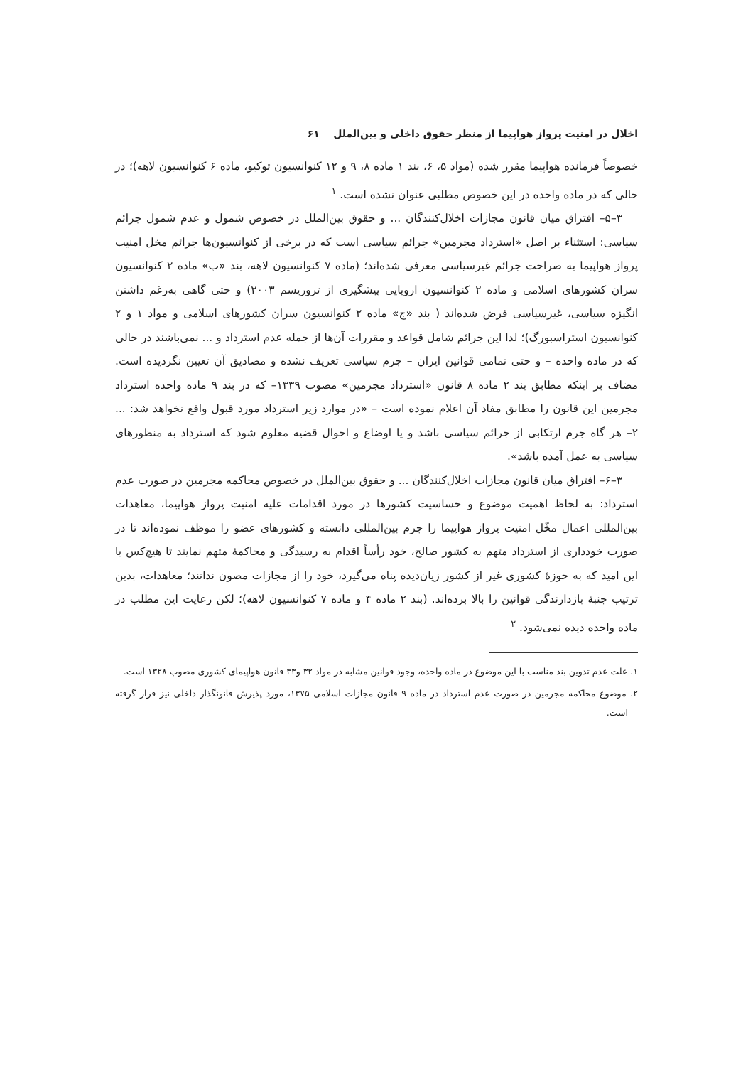اخلال در امنیت پرواز هواپیما از منظر حقوق داخلی و بین‌الملل ۶۱
خصوصاً فرمانده هواپیما مقرر شده (مواد ۵، ۶، بند ۱ ماده ۸، ۹ و ۱۲ کنوانسیون توکیو، ماده ۶ کنوانسیون لاهه)؛ در حالی که در ماده واحده در این خصوص مطلبی عنوان نشده است. <sup>۱</sup>
۳–۵– افتراق میان قانون مجازات اخلال‌کنندگان ... و حقوق بین‌الملل در خصوص شمول و عدم شمول جرائم سیاسی: استثناء بر اصل «استرداد مجرمین» جرائم سیاسی است که در برخی از کنوانسیون‌ها جرائم مخل امنیت پرواز هواپیما به صراحت جرائم غیرسیاسی معرفی شده‌اند؛ (ماده ۷ کنوانسیون لاهه، بند «ب» ماده ۲ کنوانسیون سران کشورهای اسلامی و ماده ۲ کنوانسیون اروپایی پیشگیری از تروریسم ۲۰۰۳) و حتی گاهی به‌رغم داشتن انگیزه سیاسی، غیرسیاسی فرض شده‌اند ( بند «ج» ماده ۲ کنوانسیون سران کشورهای اسلامی و مواد ۱ و ۲ کنوانسیون استراسبورگ)؛ لذا این جرائم شامل قواعد و مقررات آن‌ها از جمله عدم استرداد و ... نمی‌باشند در حالی که در ماده واحده – و حتی تمامی قوانین ایران – جرم سیاسی تعریف نشده و مصادیق آن تعیین نگردیده است. مضاف بر اینکه مطابق بند ۲ ماده ۸ قانون «استرداد مجرمین» مصوب ۱۳۳۹– که در بند ۹ ماده واحده استرداد مجرمین این قانون را مطابق مفاد آن اعلام نموده است – «در موارد زیر استرداد مورد قبول واقع نخواهد شد: ... ۲– هر گاه جرم ارتکابی از جرائم سیاسی باشد و یا اوضاع و احوال قضیه معلوم شود که استرداد به منظورهای سیاسی به عمل آمده باشد».
۳–۶– افتراق میان قانون مجازات اخلال‌کنندگان ... و حقوق بین‌الملل در خصوص محاکمه مجرمین در صورت عدم استرداد: به لحاظ اهمیت موضوع و حساسیت کشورها در مورد اقدامات علیه امنیت پرواز هواپیما، معاهدات بین‌المللی اعمال مخّل امنیت پرواز هواپیما را جرم بین‌المللی دانسته و کشورهای عضو را موظف نموده‌اند تا در صورت خودداری از استرداد متهم به کشور صالح، خود رأساً اقدام به رسیدگی و محاکمهٔ متهم نمایند تا هیچ‌کس با این امید که به حوزهٔ کشوری غیر از کشور زیان‌دیده پناه می‌گیرد، خود را از مجازات مصون ندانند؛ معاهدات، بدین ترتیب جنبهٔ بازدارندگی قوانین را بالا برده‌اند. (بند ۲ ماده ۴ و ماده ۷ کنوانسیون لاهه)؛ لکن رعایت این مطلب در ماده واحده دیده نمی‌شود. <sup>۲</sup>
۱. علت عدم تدوین بند مناسب با این موضوع در ماده واحده، وجود قوانین مشابه در مواد ۳۲ و۳۳ قانون هواپیمای کشوری مصوب ۱۳۲۸ است.
۲. موضوع محاکمه مجرمین در صورت عدم استرداد در ماده ۹ قانون مجازات اسلامی ۱۳۷۵، مورد پذیرش قانونگذار داخلی نیز قرار گرفته است.